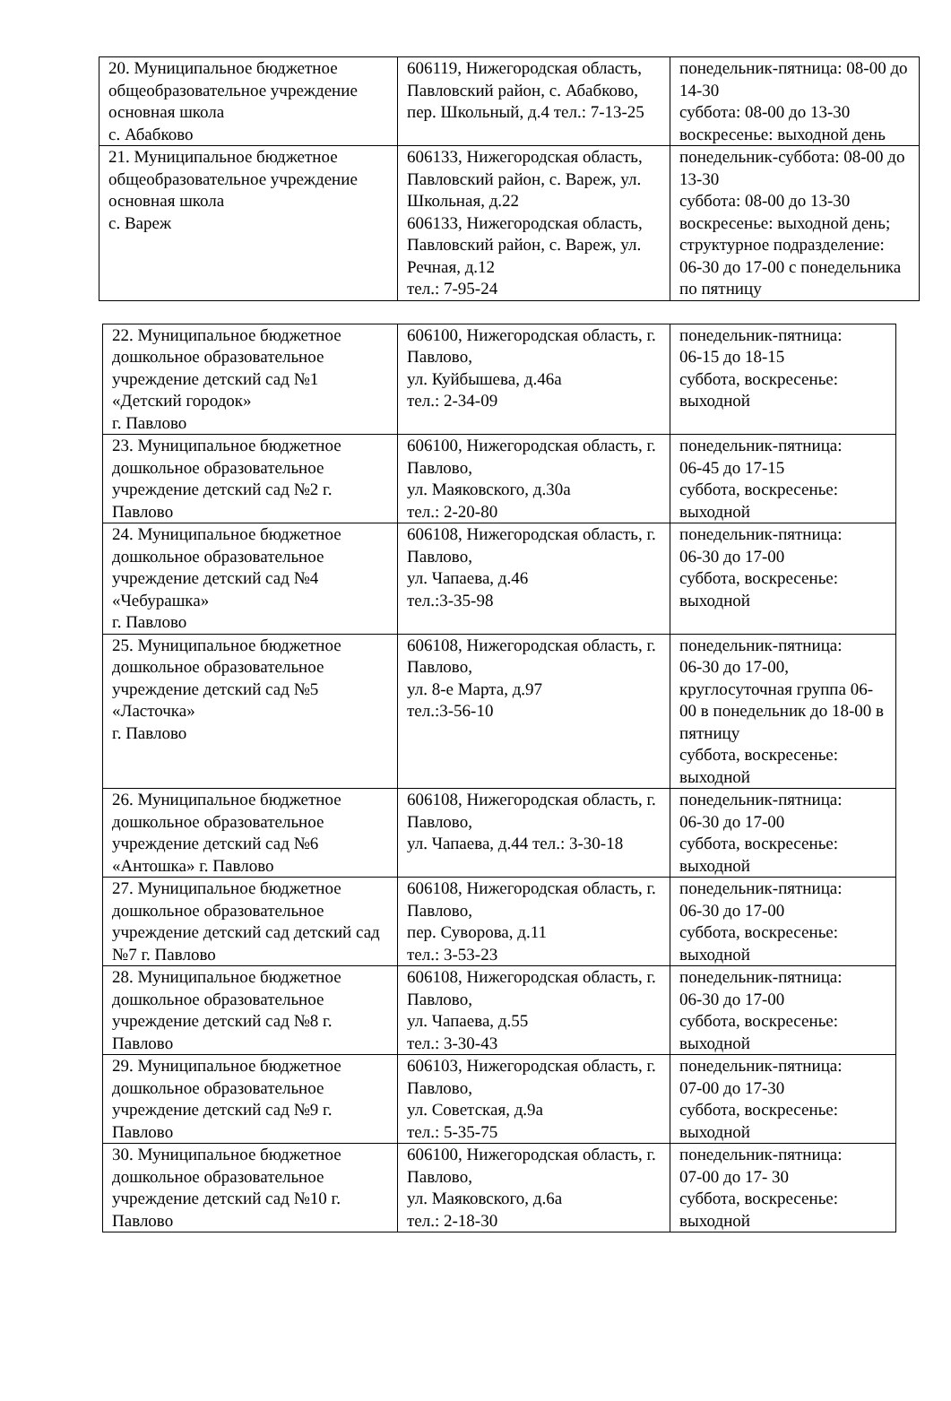| 20. Муниципальное бюджетное общеобразовательное учреждение основная школа с. Абабково | 606119, Нижегородская область, Павловский район, с. Абабково, пер. Школьный, д.4 тел.: 7-13-25 | понедельник-пятница: 08-00 до 14-30 суббота: 08-00 до 13-30 воскресенье: выходной день |
| 21. Муниципальное бюджетное общеобразовательное учреждение основная школа с. Вареж | 606133, Нижегородская область, Павловский район, с. Вареж, ул. Школьная, д.22 606133, Нижегородская область, Павловский район, с. Вареж, ул. Речная, д.12 тел.: 7-95-24 | понедельник-суббота: 08-00 до 13-30 суббота: 08-00 до 13-30 воскресенье: выходной день; структурное подразделение: 06-30 до 17-00 с понедельника по пятницу |
| 22. Муниципальное бюджетное дошкольное образовательное учреждение детский сад №1 «Детский городок» г. Павлово | 606100, Нижегородская область, г. Павлово, ул. Куйбышева, д.46а тел.: 2-34-09 | понедельник-пятница: 06-15 до 18-15 суббота, воскресенье: выходной |
| 23. Муниципальное бюджетное дошкольное образовательное учреждение детский сад №2 г. Павлово | 606100, Нижегородская область, г. Павлово, ул. Маяковского, д.30а тел.: 2-20-80 | понедельник-пятница: 06-45 до 17-15 суббота, воскресенье: выходной |
| 24. Муниципальное бюджетное дошкольное образовательное учреждение детский сад №4 «Чебурашка» г. Павлово | 606108, Нижегородская область, г. Павлово, ул. Чапаева, д.46 тел.:3-35-98 | понедельник-пятница: 06-30 до 17-00 суббота, воскресенье: выходной |
| 25. Муниципальное бюджетное дошкольное образовательное учреждение детский сад №5 «Ласточка» г. Павлово | 606108, Нижегородская область, г. Павлово, ул. 8-е Марта, д.97 тел.:3-56-10 | понедельник-пятница: 06-30 до 17-00, круглосуточная группа 06-00 в понедельник до 18-00 в пятницу суббота, воскресенье: выходной |
| 26. Муниципальное бюджетное дошкольное образовательное учреждение детский сад №6 «Антошка» г. Павлово | 606108, Нижегородская область, г. Павлово, ул. Чапаева, д.44 тел.: 3-30-18 | понедельник-пятница: 06-30 до 17-00 суббота, воскресенье: выходной |
| 27. Муниципальное бюджетное дошкольное образовательное учреждение детский сад детский сад №7 г. Павлово | 606108, Нижегородская область, г. Павлово, пер. Суворова, д.11 тел.: 3-53-23 | понедельник-пятница: 06-30 до 17-00 суббота, воскресенье: выходной |
| 28. Муниципальное бюджетное дошкольное образовательное учреждение детский сад №8 г. Павлово | 606108, Нижегородская область, г. Павлово, ул. Чапаева, д.55 тел.: 3-30-43 | понедельник-пятница: 06-30 до 17-00 суббота, воскресенье: выходной |
| 29. Муниципальное бюджетное дошкольное образовательное учреждение детский сад №9 г. Павлово | 606103, Нижегородская область, г. Павлово, ул. Советская, д.9а тел.: 5-35-75 | понедельник-пятница: 07-00 до 17-30 суббота, воскресенье: выходной |
| 30. Муниципальное бюджетное дошкольное образовательное учреждение детский сад №10 г. Павлово | 606100, Нижегородская область, г. Павлово, ул. Маяковского, д.6а тел.: 2-18-30 | понедельник-пятница: 07-00 до 17- 30 суббота, воскресенье: выходной |